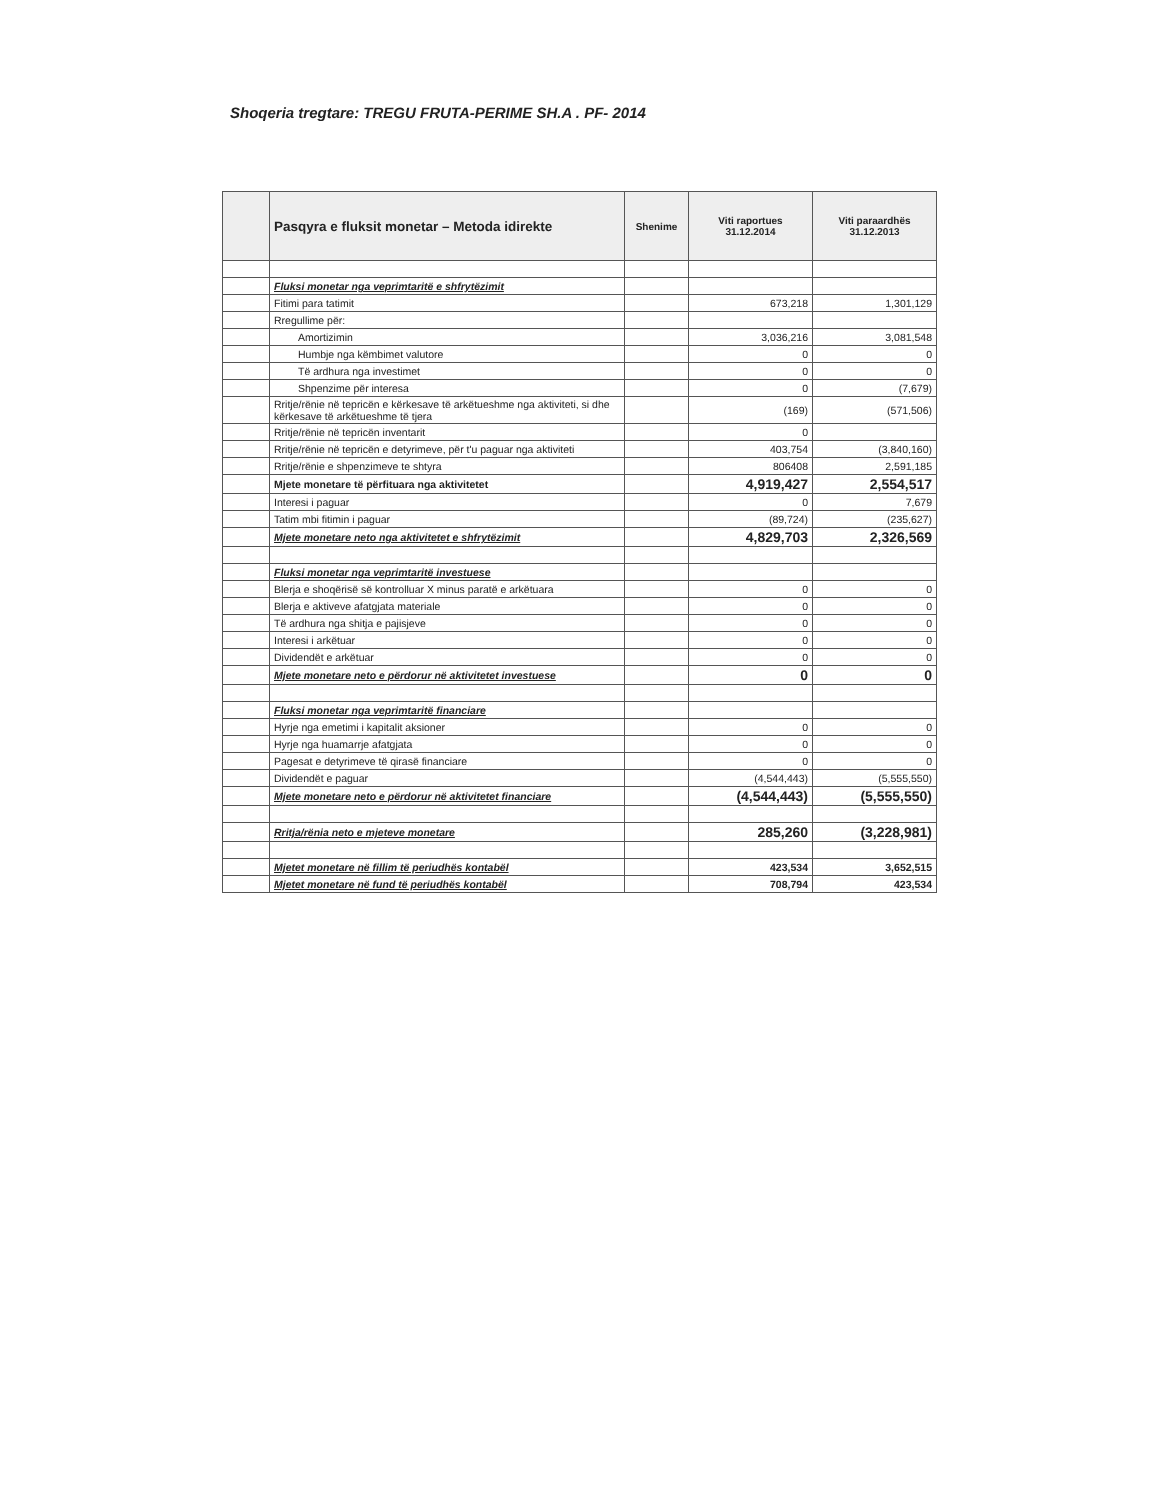Shoqeria tregtare: TREGU FRUTA-PERIME SH.A . PF- 2014
| | Pasqyra e fluksit monetar – Metoda idirekte | Shenime | Viti raportues 31.12.2014 | Viti paraardhës 31.12.2013 |
| --- | --- | --- | --- | --- |
| | Fluksi monetar nga veprimtaritë e shfrytëzimit | | | |
| | Fitimi para tatimit | | 673,218 | 1,301,129 |
| | Rregullime për: | | | |
| | Amortizimin | | 3,036,216 | 3,081,548 |
| | Humbje nga këmbimet valutore | | 0 | 0 |
| | Të ardhura nga investimet | | 0 | 0 |
| | Shpenzime për interesa | | 0 | (7,679) |
| | Rritje/rënie në tepricën e kërkesave të arkëtueshme nga aktiviteti, si dhe kërkesave të arkëtueshme të tjera | | (169) | (571,506) |
| | Rritje/rënie në tepricën inventarit | | 0 | |
| | Rritje/rënie në tepricën e detyrimeve, për t'u paguar nga aktiviteti | | 403,754 | (3,840,160) |
| | Rritje/rënie e shpenzimeve te shtyra | | 806408 | 2,591,185 |
| | Mjete monetare të përfituara nga aktivitetet | | 4,919,427 | 2,554,517 |
| | Interesi i paguar | | 0 | 7,679 |
| | Tatim mbi fitimin i paguar | | (89,724) | (235,627) |
| | Mjete monetare neto nga aktivitetet e shfrytëzimit | | 4,829,703 | 2,326,569 |
| | Fluksi monetar nga veprimtaritë investuese | | | |
| | Blerja e shoqërisë së kontrolluar X minus paratë e arkëtuara | | 0 | 0 |
| | Blerja e aktiveve afatgjata materiale | | 0 | 0 |
| | Të ardhura nga shitja e pajisjeve | | 0 | 0 |
| | Interesi i arkëtuar | | 0 | 0 |
| | Dividendët e arkëtuar | | 0 | 0 |
| | Mjete monetare neto e përdorur në aktivitetet investuese | | 0 | 0 |
| | Fluksi monetar nga veprimtaritë financiare | | | |
| | Hyrje nga emetimi i kapitalit aksioner | | 0 | 0 |
| | Hyrje nga huamarrje afatgjata | | 0 | 0 |
| | Pagesat e detyrimeve të qirasë financiare | | 0 | 0 |
| | Dividendët e paguar | | (4,544,443) | (5,555,550) |
| | Mjete monetare neto e përdorur në aktivitetet financiare | | (4,544,443) | (5,555,550) |
| | Rritja/rënia neto e mjeteve monetare | | 285,260 | (3,228,981) |
| | Mjetet monetare në fillim të periudhës kontabël | | 423,534 | 3,652,515 |
| | Mjetet monetare në fund të periudhës kontabël | | 708,794 | 423,534 |